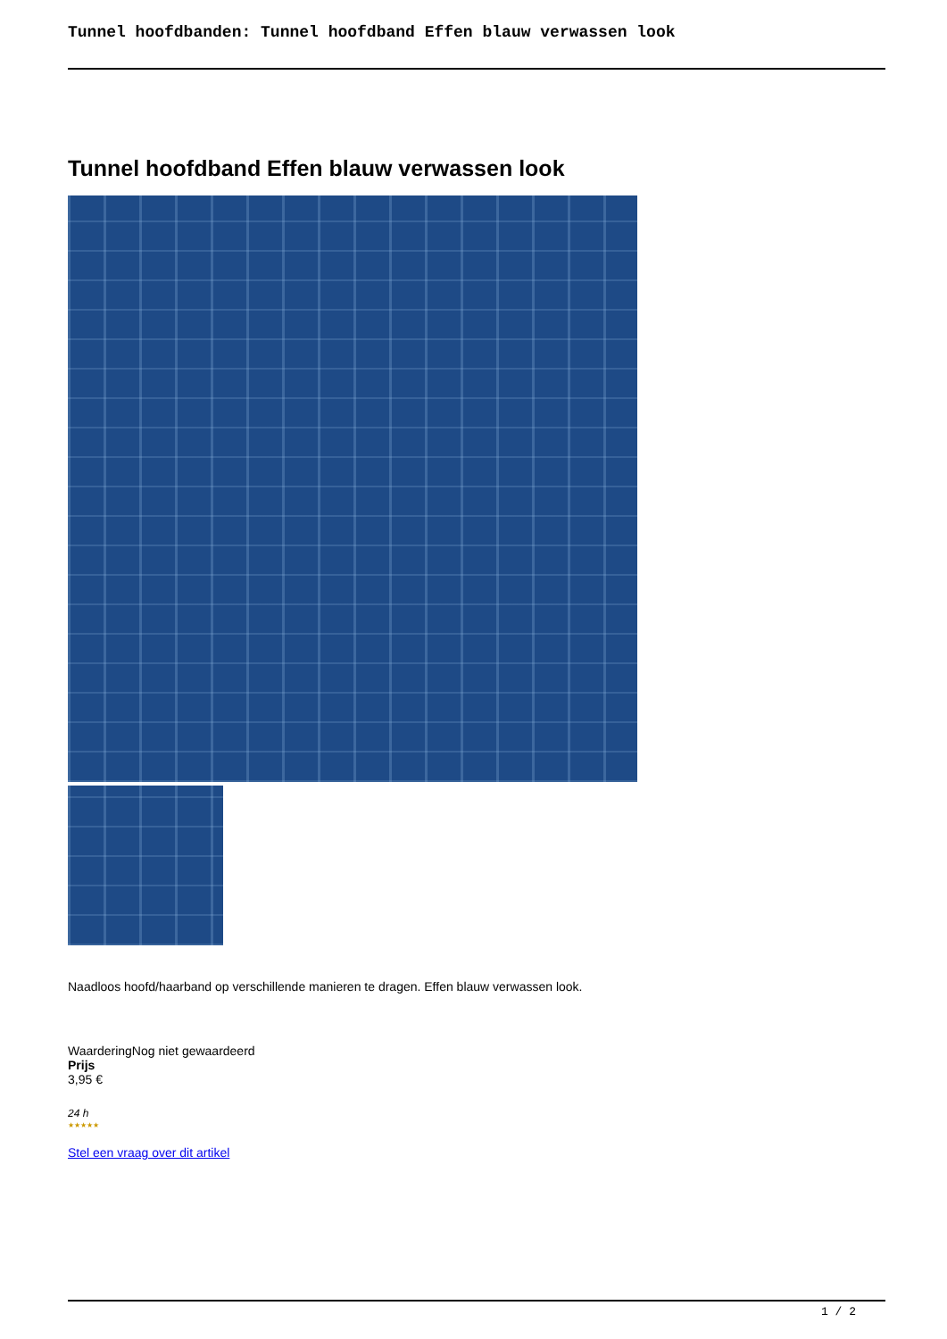Tunnel hoofdbanden: Tunnel hoofdband Effen blauw verwassen look
Tunnel hoofdband Effen blauw verwassen look
Naadloos hoofd/haarband op verschillende manieren te dragen. Effen blauw verwassen look.
WaarderingNog niet gewaardeerd
Prijs
3,95 €
24 h
★★★★★
Stel een vraag over dit artikel
1 / 2